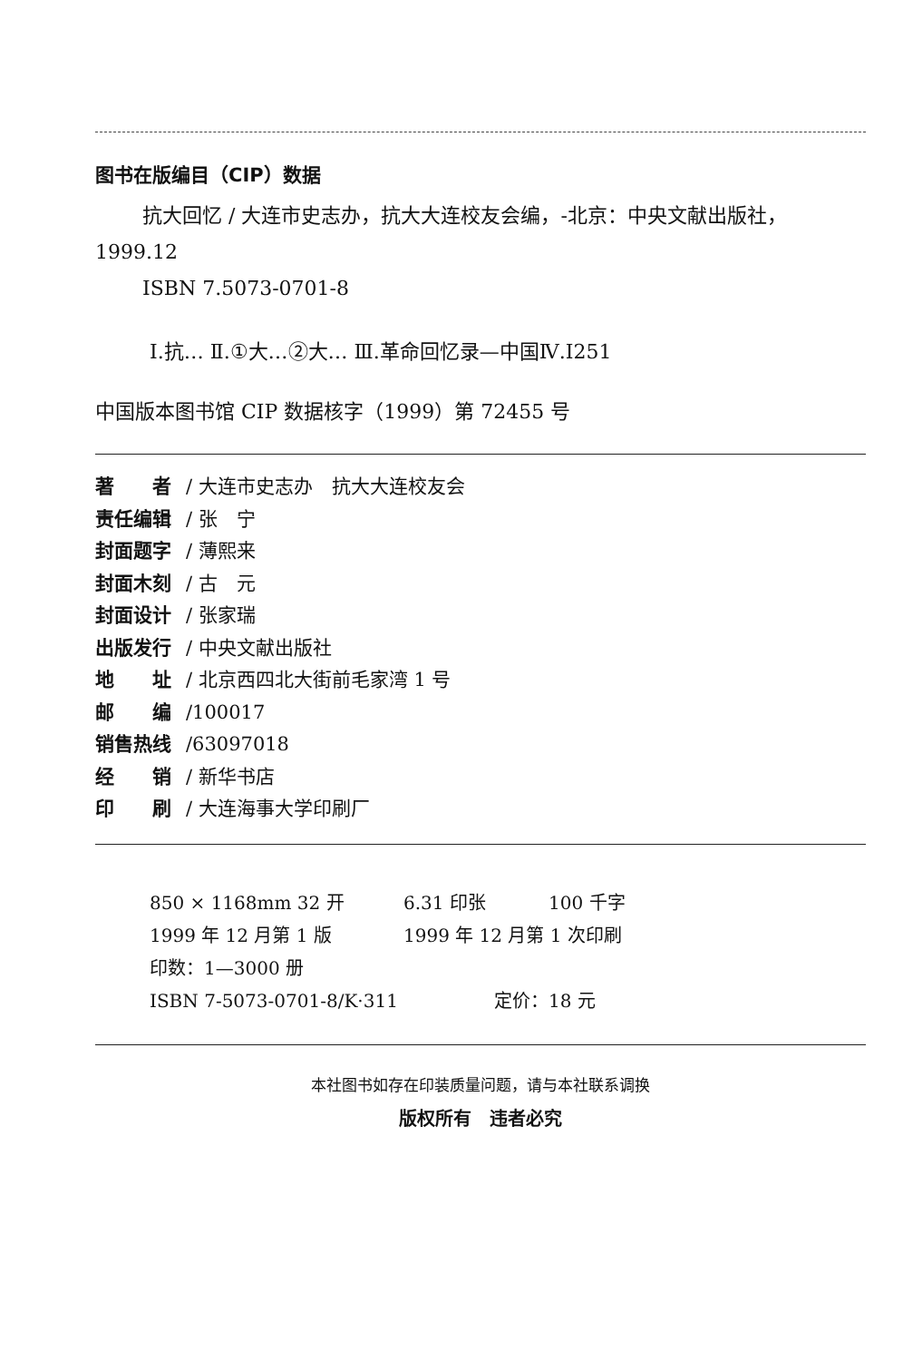图书在版编目（CIP）数据
抗大回忆 / 大连市史志办，抗大大连校友会编，-北京：中央文献出版社，1999.12
ISBN 7.5073-0701-8
Ⅰ.抗… Ⅱ.①大…②大… Ⅲ.革命回忆录—中国Ⅳ.I251
中国版本图书馆 CIP 数据核字（1999）第 72455 号
著　　者 / 大连市史志办　抗大大连校友会
责任编辑 / 张　宁
封面题字 / 薄熙来
封面木刻 / 古　元
封面设计 / 张家瑞
出版发行 / 中央文献出版社
地　　址 / 北京西四北大街前毛家湾 1 号
邮　　编 /100017
销售热线 /63097018
经　　销 / 新华书店
印　　刷 / 大连海事大学印刷厂
850 × 1168mm 32 开 6.31 印张 100 千字
1999 年 12 月第 1 版 1999 年 12 月第 1 次印刷
印数：1—3000 册
ISBN 7-5073-0701-8/K·311 定价：18 元
本社图书如存在印装质量问题，请与本社联系调换
版权所有　违者必究